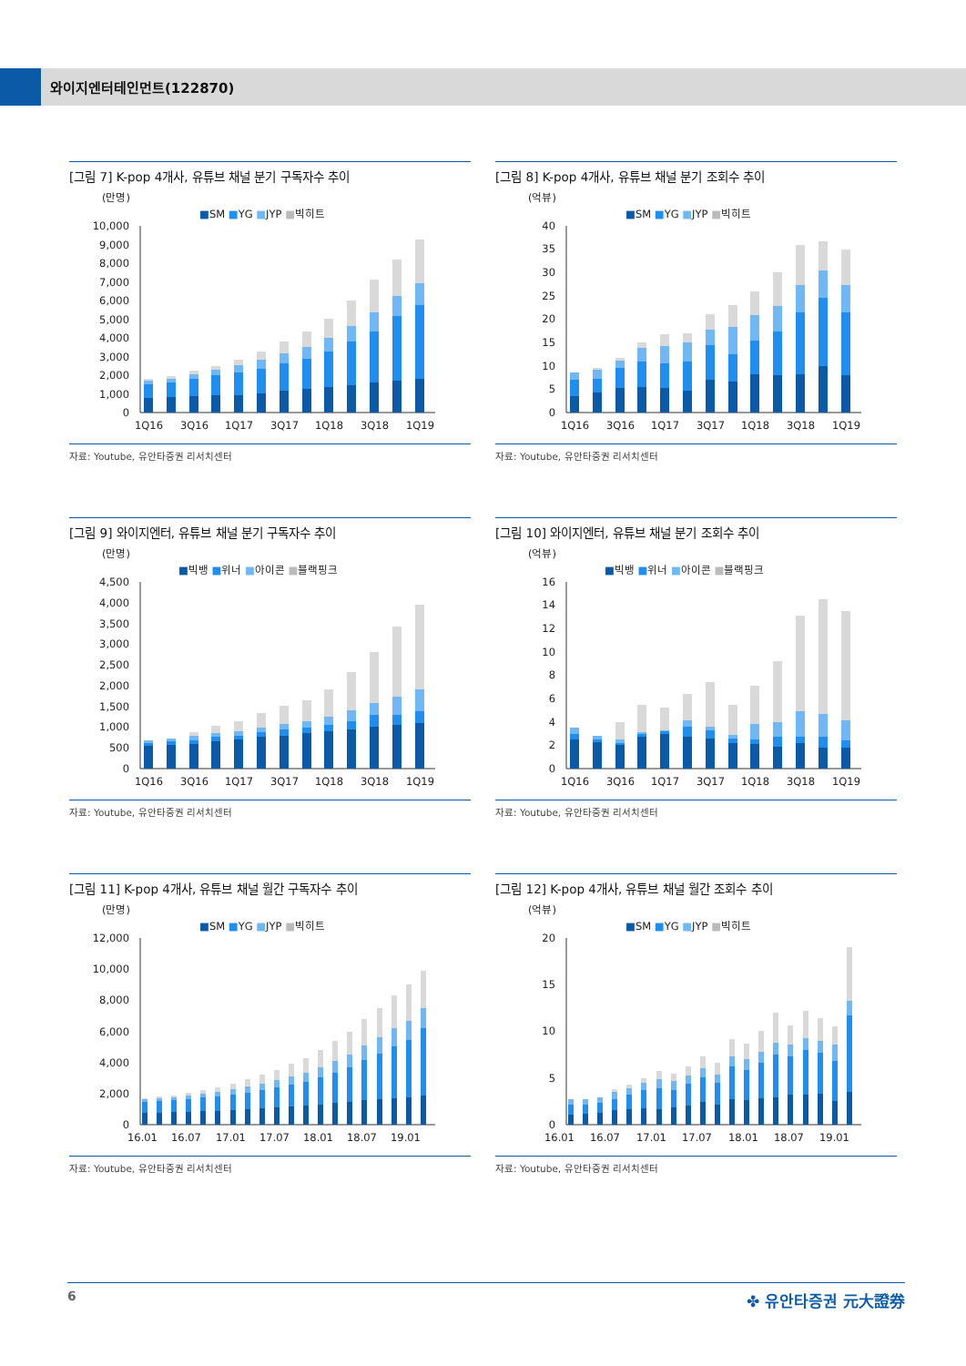와이지엔터테인먼트(122870)
[그림 7] K-pop 4개사, 유튜브 채널 분기 구독자수 추이
(만명)
■SM ■YG ■JYP ■빅히트
0
1,000
2,000
3,000
4,000
5,000
6,000
7,000
8,000
9,000
10,000
1Q16
3Q16
1Q17
3Q17
1Q18
3Q18
1Q19
자료: Youtube, 유안타증권 리서치센터
[그림 8] K-pop 4개사, 유튜브 채널 분기 조회수 추이
(억뷰)
■SM ■YG ■JYP ■빅히트
0
5
10
15
20
25
30
35
40
1Q16
3Q16
1Q17
3Q17
1Q18
3Q18
1Q19
자료: Youtube, 유안타증권 리서치센터
[그림 9] 와이지엔터, 유튜브 채널 분기 구독자수 추이
(만명)
■빅뱅 ■위너 ■아이콘 ■블랙핑크
0
500
1,000
1,500
2,000
2,500
3,000
3,500
4,000
4,500
1Q16
3Q16
1Q17
3Q17
1Q18
3Q18
1Q19
자료: Youtube, 유안타증권 리서치센터
[그림 10] 와이지엔터, 유튜브 채널 분기 조회수 추이
(억뷰)
■빅뱅 ■위너 ■아이콘 ■블랙핑크
0
2
4
6
8
10
12
14
16
1Q16
3Q16
1Q17
3Q17
1Q18
3Q18
1Q19
자료: Youtube, 유안타증권 리서치센터
[그림 11] K-pop 4개사, 유튜브 채널 월간 구독자수 추이
(만명)
■SM ■YG ■JYP ■빅히트
0
2,000
4,000
6,000
8,000
10,000
12,000
16.01
16.07
17.01
17.07
18.01
18.07
19.01
자료: Youtube, 유안타증권 리서치센터
[그림 12] K-pop 4개사, 유튜브 채널 월간 조회수 추이
(억뷰)
■SM ■YG ■JYP ■빅히트
0
5
10
15
20
16.01
16.07
17.01
17.07
18.01
18.07
19.01
자료: Youtube, 유안타증권 리서치센터
6 ✤ 유안타증권 元大證券